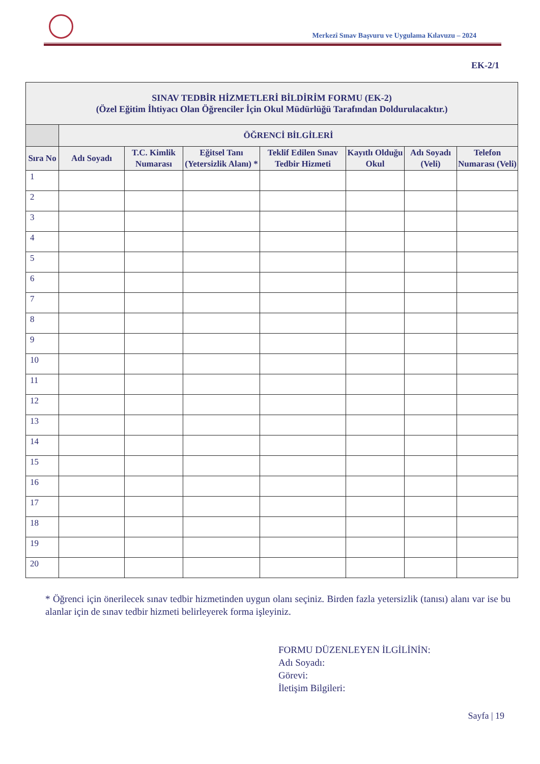Merkezî Sınav Başvuru ve Uygulama Kılavuzu – 2024
EK-2/1
| SINAV TEDBİR HİZMETLERİ BİLDİRİM FORMU (EK-2) (Özel Eğitim İhtiyacı Olan Öğrenciler İçin Okul Müdürlüğü Tarafından Doldurulacaktır.) | | | | | | | |
| --- | --- | --- | --- | --- | --- | --- | --- |
| | ÖĞRENCİ BİLGİLERİ | | | | | | |
| Sıra No | Adı Soyadı | T.C. Kimlik Numarası | Eğitsel Tanı (Yetersizlik Alanı) * | Teklif Edilen Sınav Tedbir Hizmeti | Kayıtlı Olduğu Okul | Adı Soyadı (Veli) | Telefon Numarası (Veli) |
| 1 | | | | | | | |
| 2 | | | | | | | |
| 3 | | | | | | | |
| 4 | | | | | | | |
| 5 | | | | | | | |
| 6 | | | | | | | |
| 7 | | | | | | | |
| 8 | | | | | | | |
| 9 | | | | | | | |
| 10 | | | | | | | |
| 11 | | | | | | | |
| 12 | | | | | | | |
| 13 | | | | | | | |
| 14 | | | | | | | |
| 15 | | | | | | | |
| 16 | | | | | | | |
| 17 | | | | | | | |
| 18 | | | | | | | |
| 19 | | | | | | | |
| 20 | | | | | | | |
* Öğrenci için önerilecek sınav tedbir hizmetinden uygun olanı seçiniz. Birden fazla yetersizlik (tanısı) alanı var ise bu alanlar için de sınav tedbir hizmeti belirleyerek forma işleyiniz.
FORMU DÜZENLEYEN İLGİLİNİN:
Adı Soyadı:
Görevi:
İletişim Bilgileri:
Sayfa | 19